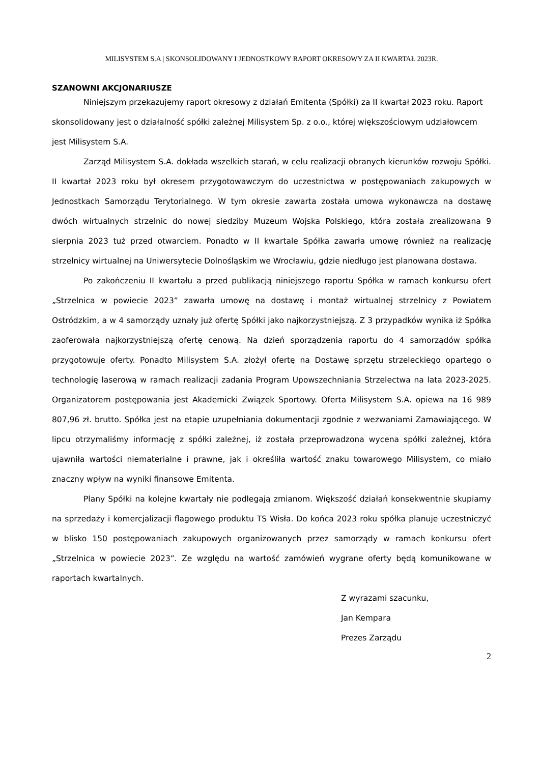MILISYSTEM S.A | SKONSOLIDOWANY I JEDNOSTKOWY RAPORT OKRESOWY ZA II KWARTAŁ 2023R.
SZANOWNI AKCJONARIUSZE
Niniejszym przekazujemy raport okresowy z działań Emitenta (Spółki) za II kwartał 2023 roku. Raport skonsolidowany jest o działalność spółki zależnej Milisystem Sp. z o.o., której większościowym udziałowcem jest Milisystem S.A.
Zarząd Milisystem S.A. dokłada wszelkich starań, w celu realizacji obranych kierunków rozwoju Spółki. II kwartał 2023 roku był okresem przygotowawczym do uczestnictwa w postępowaniach zakupowych w Jednostkach Samorządu Terytorialnego. W tym okresie zawarta została umowa wykonawcza na dostawę dwóch wirtualnych strzelnic do nowej siedziby Muzeum Wojska Polskiego, która została zrealizowana 9 sierpnia 2023 tuż przed otwarciem. Ponadto w II kwartale Spółka zawarła umowę również na realizację strzelnicy wirtualnej na Uniwersytecie Dolnośląskim we Wrocławiu, gdzie niedługo jest planowana dostawa.
Po zakończeniu II kwartału a przed publikacją niniejszego raportu Spółka w ramach konkursu ofert „Strzelnica w powiecie 2023” zawarła umowę na dostawę i montaż wirtualnej strzelnicy z Powiatem Ostródzkim, a w 4 samorządy uznały już ofertę Spółki jako najkorzystniejszą. Z 3 przypadków wynika iż Spółka zaoferowała najkorzystniejszą ofertę cenową. Na dzień sporządzenia raportu do 4 samorządów spółka przygotowuje oferty. Ponadto Milisystem S.A. złożył ofertę na Dostawę sprzętu strzeleckiego opartego o technologię laserową w ramach realizacji zadania Program Upowszechniania Strzelectwa na lata 2023-2025. Organizatorem postępowania jest Akademicki Związek Sportowy. Oferta Milisystem S.A. opiewa na 16 989 807,96 zł. brutto. Spółka jest na etapie uzupełniania dokumentacji zgodnie z wezwaniami Zamawiającego. W lipcu otrzymaliśmy informację z spółki zależnej, iż została przeprowadzona wycena spółki zależnej, która ujawniła wartości niematerialne i prawne, jak i określiła wartość znaku towarowego Milisystem, co miało znaczny wpływ na wyniki finansowe Emitenta.
Plany Spółki na kolejne kwartały nie podlegają zmianom. Większość działań konsekwentnie skupiamy na sprzedaży i komercjalizacji flagowego produktu TS Wisła. Do końca 2023 roku spółka planuje uczestniczyć w blisko 150 postępowaniach zakupowych organizowanych przez samorządy w ramach konkursu ofert „Strzelnica w powiecie 2023”. Ze względu na wartość zamówień wygrane oferty będą komunikowane w raportach kwartalnych.
Z wyrazami szacunku,
Jan Kempara
Prezes Zarządu
2